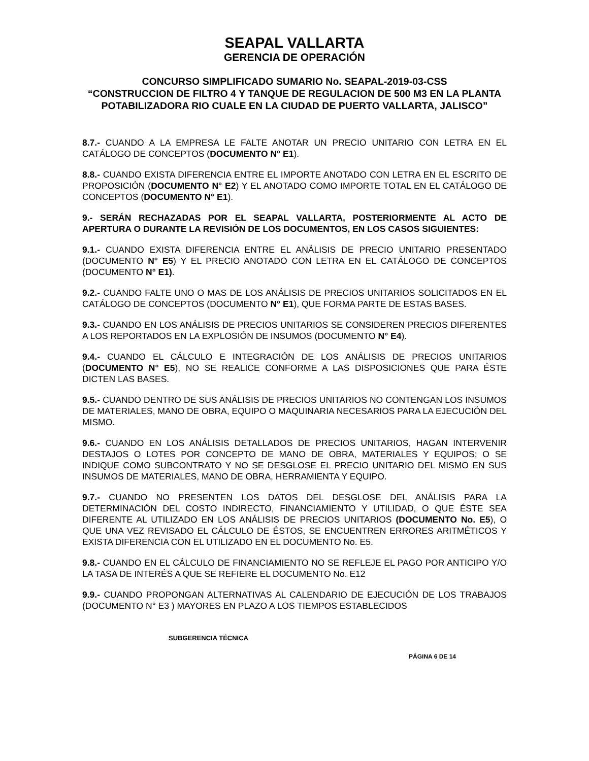SEAPAL VALLARTA
GERENCIA DE OPERACIÓN
CONCURSO SIMPLIFICADO SUMARIO No. SEAPAL-2019-03-CSS
“CONSTRUCCION DE FILTRO 4 Y TANQUE DE REGULACION DE 500 M3 EN LA PLANTA POTABILIZADORA RIO CUALE EN LA CIUDAD DE PUERTO VALLARTA, JALISCO”
8.7.- CUANDO A LA EMPRESA LE FALTE ANOTAR UN PRECIO UNITARIO CON LETRA EN EL CATÁLOGO DE CONCEPTOS (DOCUMENTO N° E1).
8.8.- CUANDO EXISTA DIFERENCIA ENTRE EL IMPORTE ANOTADO CON LETRA EN EL ESCRITO DE PROPOSICIÓN (DOCUMENTO N° E2) Y EL ANOTADO COMO IMPORTE TOTAL EN EL CATÁLOGO DE CONCEPTOS (DOCUMENTO N° E1).
9.- SERÁN RECHAZADAS POR EL SEAPAL VALLARTA, POSTERIORMENTE AL ACTO DE APERTURA O DURANTE LA REVISIÓN DE LOS DOCUMENTOS, EN LOS CASOS SIGUIENTES:
9.1.- CUANDO EXISTA DIFERENCIA ENTRE EL ANÁLISIS DE PRECIO UNITARIO PRESENTADO (DOCUMENTO N° E5) Y EL PRECIO ANOTADO CON LETRA EN EL CATÁLOGO DE CONCEPTOS (DOCUMENTO N° E1).
9.2.- CUANDO FALTE UNO O MAS DE LOS ANÁLISIS DE PRECIOS UNITARIOS SOLICITADOS EN EL CATÁLOGO DE CONCEPTOS (DOCUMENTO N° E1), QUE FORMA PARTE DE ESTAS BASES.
9.3.- CUANDO EN LOS ANÁLISIS DE PRECIOS UNITARIOS SE CONSIDEREN PRECIOS DIFERENTES A LOS REPORTADOS EN LA EXPLOSIÓN DE INSUMOS (DOCUMENTO N° E4).
9.4.- CUANDO EL CÁLCULO E INTEGRACIÓN DE LOS ANÁLISIS DE PRECIOS UNITARIOS (DOCUMENTO N° E5), NO SE REALICE CONFORME A LAS DISPOSICIONES QUE PARA ÉSTE DICTEN LAS BASES.
9.5.- CUANDO DENTRO DE SUS ANÁLISIS DE PRECIOS UNITARIOS NO CONTENGAN LOS INSUMOS DE MATERIALES, MANO DE OBRA, EQUIPO O MAQUINARIA NECESARIOS PARA LA EJECUCIÓN DEL MISMO.
9.6.- CUANDO EN LOS ANÁLISIS DETALLADOS DE PRECIOS UNITARIOS, HAGAN INTERVENIR DESTAJOS O LOTES POR CONCEPTO DE MANO DE OBRA, MATERIALES Y EQUIPOS; O SE INDIQUE COMO SUBCONTRATO Y NO SE DESGLOSE EL PRECIO UNITARIO DEL MISMO EN SUS INSUMOS DE MATERIALES, MANO DE OBRA, HERRAMIENTA Y EQUIPO.
9.7.- CUANDO NO PRESENTEN LOS DATOS DEL DESGLOSE DEL ANÁLISIS PARA LA DETERMINACIÓN DEL COSTO INDIRECTO, FINANCIAMIENTO Y UTILIDAD, O QUE ÉSTE SEA DIFERENTE AL UTILIZADO EN LOS ANÁLISIS DE PRECIOS UNITARIOS (DOCUMENTO No. E5), O QUE UNA VEZ REVISADO EL CÁLCULO DE ÉSTOS, SE ENCUENTREN ERRORES ARITMÉTICOS Y EXISTA DIFERENCIA CON EL UTILIZADO EN EL DOCUMENTO No. E5.
9.8.- CUANDO EN EL CÁLCULO DE FINANCIAMIENTO NO SE REFLEJE EL PAGO POR ANTICIPO Y/O LA TASA DE INTERÉS A QUE SE REFIERE EL DOCUMENTO No. E12
9.9.- CUANDO PROPONGAN ALTERNATIVAS AL CALENDARIO DE EJECUCIÓN DE LOS TRABAJOS (DOCUMENTO N° E3 ) MAYORES EN PLAZO A LOS TIEMPOS ESTABLECIDOS
SUBGERENCIA TÉCNICA
PÁGINA 6 DE 14